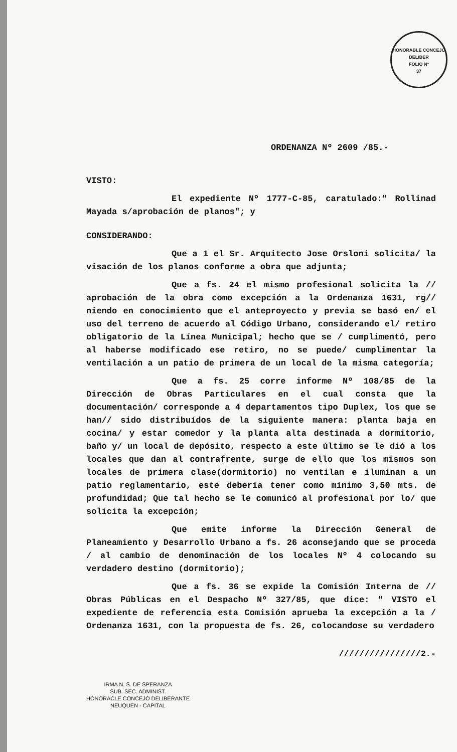HONORABLE CONCEJO DELIBER
FOLIO Nº
37
ORDENANZA Nº 2609 /85.-
VISTO:
El expediente Nº 1777-C-85, caratulado:" Rollinad Mayada s/aprobación de planos"; y
CONSIDERANDO:
Que a 1 el Sr. Arquitecto Jose Orsloni solicita/ la visación de los planos conforme a obra que adjunta;
Que a fs. 24 el mismo profesional solicita la // aprobación de la obra como excepción a la Ordenanza 1631, rg// niendo en conocimiento que el anteproyecto y previa se basó en/ el uso del terreno de acuerdo al Código Urbano, considerando el/ retiro obligatorio de la Línea Municipal; hecho que se / cumplimentó, pero al haberse modificado ese retiro, no se puede/ cumplimentar la ventilación a un patio de primera de un local de la misma categoría;
Que a fs. 25 corre informe Nº 108/85 de la Dirección de Obras Particulares en el cual consta que la documentación/ corresponde a 4 departamentos tipo Duplex, los que se han// sido distribuídos de la siguiente manera: planta baja en cocina/ y estar comedor y la planta alta destinada a dormitorio, baño y/ un local de depósito, respecto a este último se le dió a los locales que dan al contrafrente, surge de ello que los mismos son locales de primera clase(dormitorio) no ventilan e iluminan a un patio reglamentario, este debería tener como mínimo 3,50 mts. de profundidad; Que tal hecho se le comunicó al profesional por lo/ que solicita la excepción;
Que emite informe la Dirección General de Planeamiento y Desarrollo Urbano a fs. 26 aconsejando que se proceda / al cambio de denominación de los locales Nº 4 colocando su verdadero destino (dormitorio);
Que a fs. 36 se expide la Comisión Interna de // Obras Públicas en el Despacho Nº 327/85, que dice: " VISTO el expediente de referencia esta Comisión aprueba la excepción a la / Ordenanza 1631, con la propuesta de fs. 26, colocandose su verdadero
////////////////2.-
IRMA N. S. DE SPERANZA
SUB. SEC. ADMINIST.
HONORACLE CONCEJO DELIBERANTE
NEUQUEN - CAPITAL